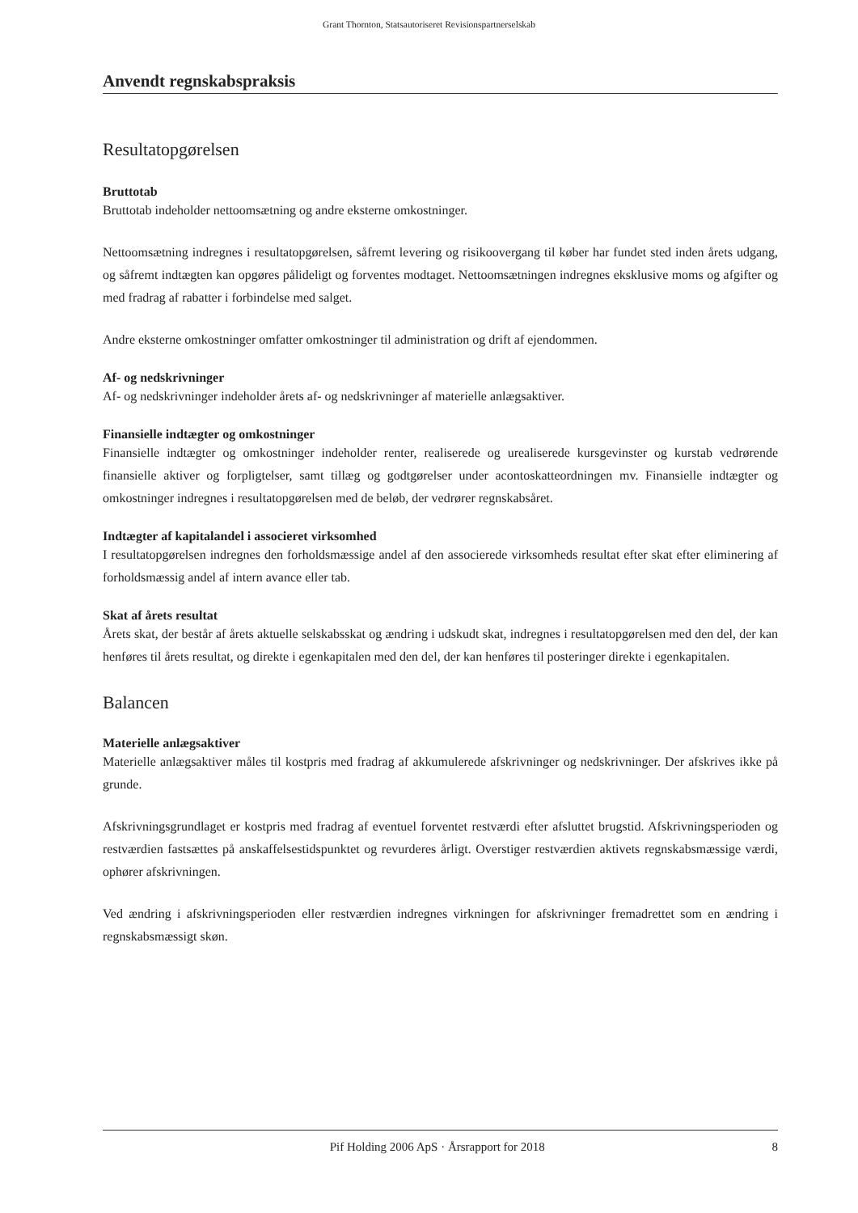Grant Thornton, Statsautoriseret Revisionspartnerselskab
Anvendt regnskabspraksis
Resultatopgørelsen
Bruttotab
Bruttotab indeholder nettoomsætning og andre eksterne omkostninger.
Nettoomsætning indregnes i resultatopgørelsen, såfremt levering og risikoovergang til køber har fundet sted inden årets udgang, og såfremt indtægten kan opgøres pålideligt og forventes modtaget. Nettoomsætningen indregnes eksklusive moms og afgifter og med fradrag af rabatter i forbindelse med salget.
Andre eksterne omkostninger omfatter omkostninger til administration og drift af ejendommen.
Af- og nedskrivninger
Af- og nedskrivninger indeholder årets af- og nedskrivninger af materielle anlægsaktiver.
Finansielle indtægter og omkostninger
Finansielle indtægter og omkostninger indeholder renter, realiserede og urealiserede kursgevinster og kurstab vedrørende finansielle aktiver og forpligtelser, samt tillæg og godtgørelser under acontoskatteordningen mv. Finansielle indtægter og omkostninger indregnes i resultatopgørelsen med de beløb, der vedrører regnskabsåret.
Indtægter af kapitalandel i associeret virksomhed
I resultatopgørelsen indregnes den forholdsmæssige andel af den associerede virksomheds resultat efter skat efter eliminering af forholdsmæssig andel af intern avance eller tab.
Skat af årets resultat
Årets skat, der består af årets aktuelle selskabsskat og ændring i udskudt skat, indregnes i resultatopgørelsen med den del, der kan henføres til årets resultat, og direkte i egenkapitalen med den del, der kan henføres til posteringer direkte i egenkapitalen.
Balancen
Materielle anlægsaktiver
Materielle anlægsaktiver måles til kostpris med fradrag af akkumulerede afskrivninger og nedskrivninger. Der afskrives ikke på grunde.
Afskrivningsgrundlaget er kostpris med fradrag af eventuel forventet restværdi efter afsluttet brugstid. Afskrivningsperioden og restværdien fastsættes på anskaffelsestidspunktet og revurderes årligt. Overstiger restværdien aktivets regnskabsmæssige værdi, ophører afskrivningen.
Ved ændring i afskrivningsperioden eller restværdien indregnes virkningen for afskrivninger fremadrettet som en ændring i regnskabsmæssigt skøn.
Pif Holding 2006 ApS · Årsrapport for 2018 8